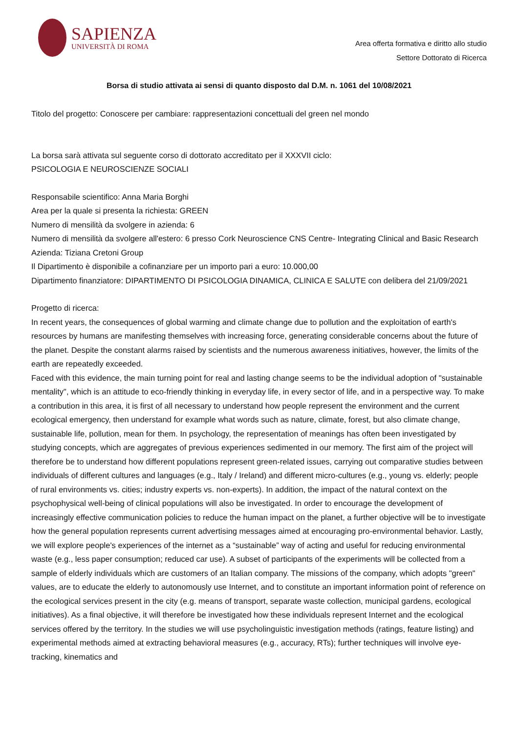SAPIENZA
UNIVERSITÀ DI ROMA
Area offerta formativa e diritto allo studio
Settore Dottorato di Ricerca
Borsa di studio attivata ai sensi di quanto disposto dal D.M. n. 1061 del 10/08/2021
Titolo del progetto: Conoscere per cambiare: rappresentazioni concettuali del green nel mondo
La borsa sarà attivata sul seguente corso di dottorato accreditato per il XXXVII ciclo:
PSICOLOGIA E NEUROSCIENZE SOCIALI
Responsabile scientifico: Anna Maria Borghi
Area per la quale si presenta la richiesta: GREEN
Numero di mensilità da svolgere in azienda: 6
Numero di mensilità da svolgere all'estero: 6 presso Cork Neuroscience CNS Centre- Integrating Clinical and Basic Research
Azienda: Tiziana Cretoni Group
Il Dipartimento è disponibile a cofinanziare per un importo pari a euro: 10.000,00
Dipartimento finanziatore: DIPARTIMENTO DI PSICOLOGIA DINAMICA, CLINICA E SALUTE con delibera del 21/09/2021
Progetto di ricerca:
In recent years, the consequences of global warming and climate change due to pollution and the exploitation of earth's resources by humans are manifesting themselves with increasing force, generating considerable concerns about the future of the planet. Despite the constant alarms raised by scientists and the numerous awareness initiatives, however, the limits of the earth are repeatedly exceeded.
Faced with this evidence, the main turning point for real and lasting change seems to be the individual adoption of "sustainable mentality", which is an attitude to eco-friendly thinking in everyday life, in every sector of life, and in a perspective way. To make a contribution in this area, it is first of all necessary to understand how people represent the environment and the current ecological emergency, then understand for example what words such as nature, climate, forest, but also climate change, sustainable life, pollution, mean for them. In psychology, the representation of meanings has often been investigated by studying concepts, which are aggregates of previous experiences sedimented in our memory. The first aim of the project will therefore be to understand how different populations represent green-related issues, carrying out comparative studies between individuals of different cultures and languages (e.g., Italy / Ireland) and different micro-cultures (e.g., young vs. elderly; people of rural environments vs. cities; industry experts vs. non-experts). In addition, the impact of the natural context on the psychophysical well-being of clinical populations will also be investigated. In order to encourage the development of increasingly effective communication policies to reduce the human impact on the planet, a further objective will be to investigate how the general population represents current advertising messages aimed at encouraging pro-environmental behavior. Lastly, we will explore people's experiences of the internet as a “sustainable” way of acting and useful for reducing environmental waste (e.g., less paper consumption; reduced car use). A subset of participants of the experiments will be collected from a sample of elderly individuals which are customers of an Italian company. The missions of the company, which adopts "green" values, are to educate the elderly to autonomously use Internet, and to constitute an important information point of reference on the ecological services present in the city (e.g. means of transport, separate waste collection, municipal gardens, ecological initiatives). As a final objective, it will therefore be investigated how these individuals represent Internet and the ecological services offered by the territory. In the studies we will use psycholinguistic investigation methods (ratings, feature listing) and experimental methods aimed at extracting behavioral measures (e.g., accuracy, RTs); further techniques will involve eye-tracking, kinematics and